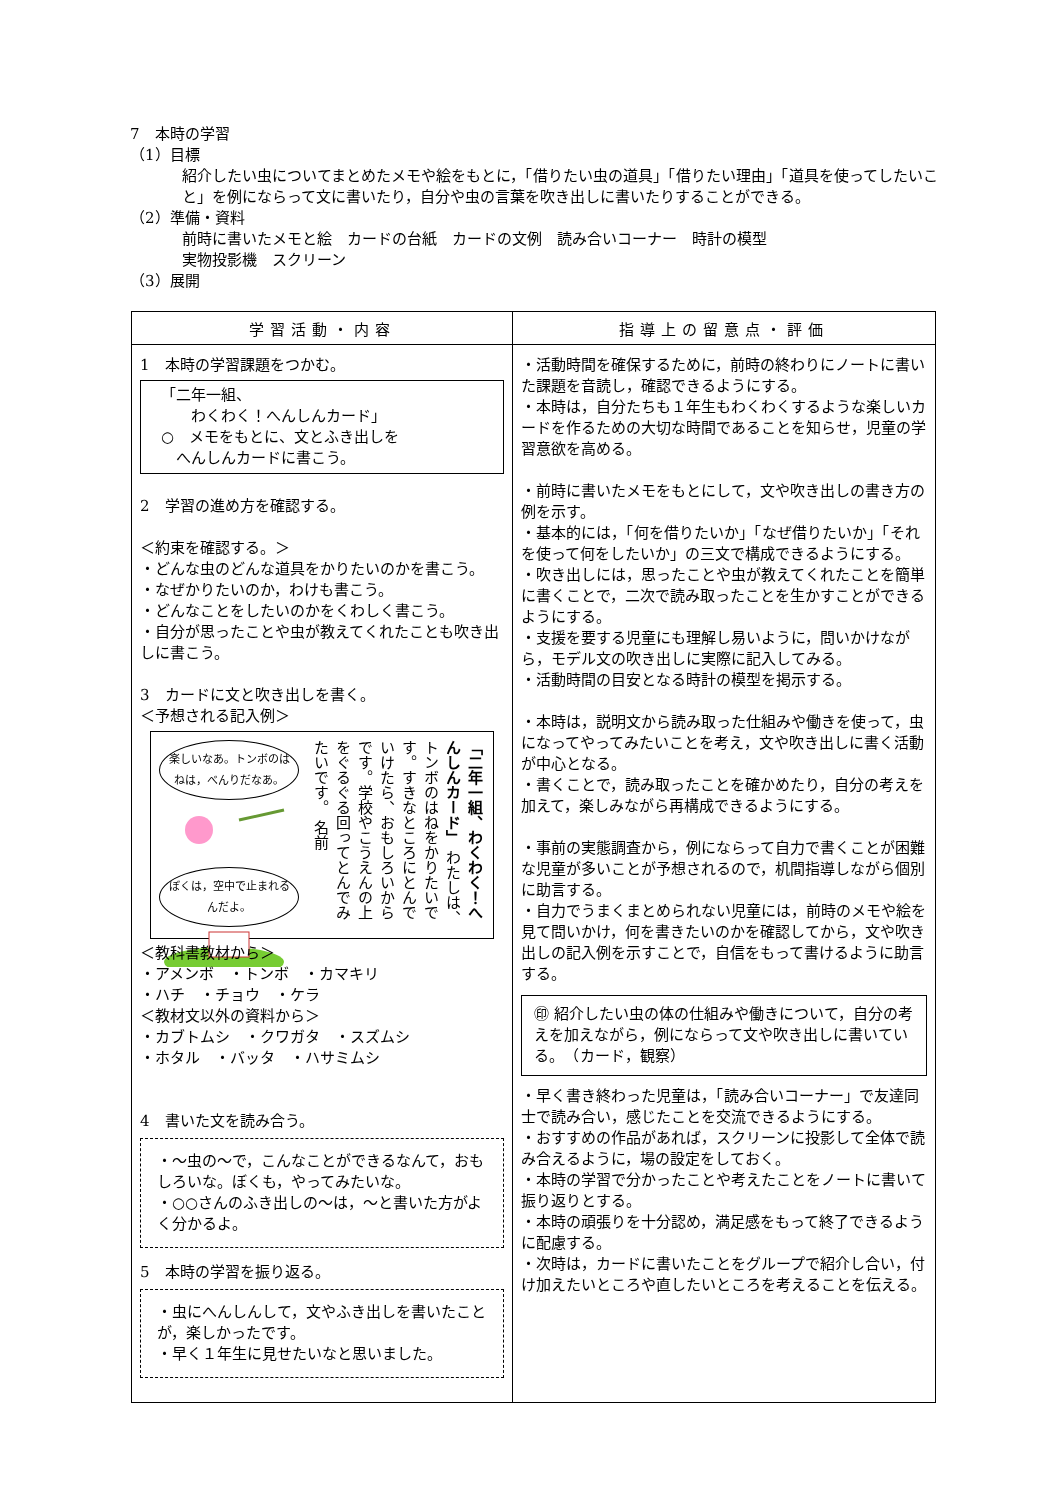7　本時の学習
（1）目標
紹介したい虫についてまとめたメモや絵をもとに，「借りたい虫の道具」「借りたい理由」「道具を使ってしたいこと」を例にならって文に書いたり，自分や虫の言葉を吹き出しに書いたりすることができる。
（2）準備・資料
前時に書いたメモと絵　カードの台紙　カードの文例　読み合いコーナー　時計の模型
実物投影機　スクリーン
（3）展開
| 学習活動・内容 | 指導上の留意点・評価 |
| --- | --- |
| 1 本時の学習課題をつかむ。 「二年一組、 わくわく！へんしんカード」 ○ メモをもとに、文とふき出しを へんしんカードに書こう。 2 学習の進め方を確認する。 ＜約束を確認する。＞ ・どんな虫のどんな道具をかりたいのかを書こう。 ・なぜかりたいのか，わけも書こう。 ・どんなことをしたいのかをくわしく書こう。 ・自分が思ったことや虫が教えてくれたことも吹き出しに書こう。 3 カードに文と吹き出しを書く。 ＜予想される記入例＞ 楽しいなあ。トンボのはねは，べんりだなあ。 ぼくは，空中で止まれるんだよ。 「二年一組、わくわく！へんしんカード」 わたしは、トンボのはねをかりたいです。すきなところにとんでいけたら、おもしろいからです。学校やこうえんの上をぐるぐる回ってとんでみたいです。 名前 ＜教科書教材から＞ ・アメンボ ・トンボ ・カマキリ ・ハチ ・チョウ ・ケラ ＜教材文以外の資料から＞ ・カブトムシ ・クワガタ ・スズムシ ・ホタル ・バッタ ・ハサミムシ 4 書いた文を読み合う。 ・～虫の～で，こんなことができるなんて，おもしろいな。ぼくも，やってみたいな。 ・○○さんのふき出しの～は，～と書いた方がよく分かるよ。 5 本時の学習を振り返る。 ・虫にへんしんして，文やふき出しを書いたことが，楽しかったです。 ・早く１年生に見せたいなと思いました。 | ・活動時間を確保するために，前時の終わりにノートに書いた課題を音読し，確認できるようにする。 ・本時は，自分たちも１年生もわくわくするような楽しいカードを作るための大切な時間であることを知らせ，児童の学習意欲を高める。 ・前時に書いたメモをもとにして，文や吹き出しの書き方の例を示す。 ・基本的には，「何を借りたいか」「なぜ借りたいか」「それを使って何をしたいか」の三文で構成できるようにする。 ・吹き出しには，思ったことや虫が教えてくれたことを簡単に書くことで，二次で読み取ったことを生かすことができるようにする。 ・支援を要する児童にも理解し易いように，問いかけながら，モデル文の吹き出しに実際に記入してみる。 ・活動時間の目安となる時計の模型を掲示する。 ・本時は，説明文から読み取った仕組みや働きを使って，虫になってやってみたいことを考え，文や吹き出しに書く活動が中心となる。 ・書くことで，読み取ったことを確かめたり，自分の考えを加えて，楽しみながら再構成できるようにする。 ・事前の実態調査から，例にならって自力で書くことが困難な児童が多いことが予想されるので，机間指導しながら個別に助言する。 ・自力でうまくまとめられない児童には，前時のメモや絵を見て問いかけ，何を書きたいのかを確認してから，文や吹き出しの記入例を示すことで，自信をもって書けるように助言する。 ㊞ 紹介したい虫の体の仕組みや働きについて，自分の考えを加えながら，例にならって文や吹き出しに書いている。 （カード，観察） ・早く書き終わった児童は，「読み合いコーナー」で友達同士で読み合い，感じたことを交流できるようにする。 ・おすすめの作品があれば，スクリーンに投影して全体で読み合えるように，場の設定をしておく。 ・本時の学習で分かったことや考えたことをノートに書いて振り返りとする。 ・本時の頑張りを十分認め，満足感をもって終了できるように配慮する。 ・次時は，カードに書いたことをグループで紹介し合い，付け加えたいところや直したいところを考えることを伝える。 |